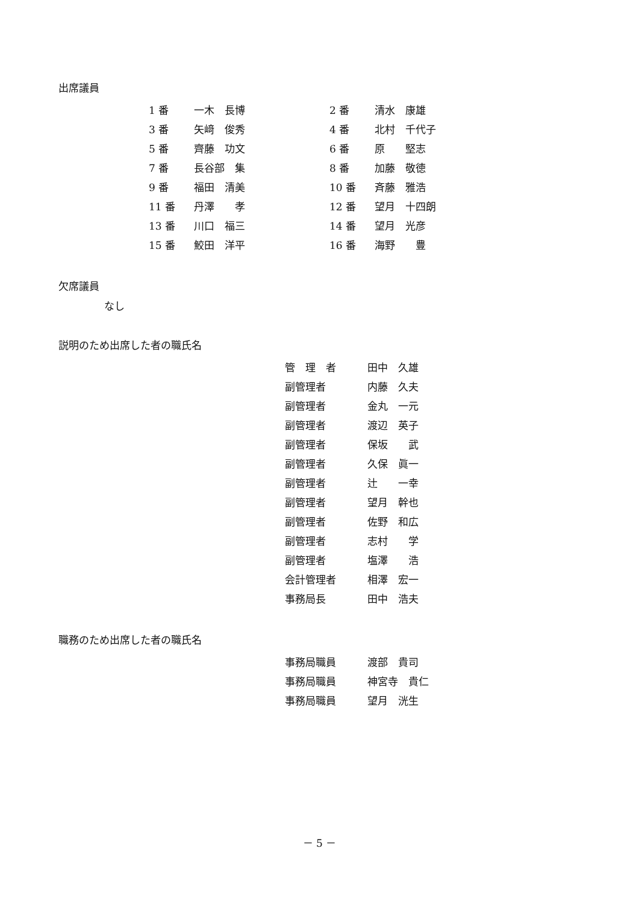出席議員
| 1 番 | 一木 長博 | 2 番 | 清水 康雄 |
| 3 番 | 矢﨑 俊秀 | 4 番 | 北村 千代子 |
| 5 番 | 齊藤 功文 | 6 番 | 原 堅志 |
| 7 番 | 長谷部 集 | 8 番 | 加藤 敬徳 |
| 9 番 | 福田 清美 | 10 番 | 斉藤 雅浩 |
| 11 番 | 丹澤 孝 | 12 番 | 望月 十四朗 |
| 13 番 | 川口 福三 | 14 番 | 望月 光彦 |
| 15 番 | 鮫田 洋平 | 16 番 | 海野 豊 |
欠席議員
なし
説明のため出席した者の職氏名
| 管 理 者 | 田中 久雄 |
| 副管理者 | 内藤 久夫 |
| 副管理者 | 金丸 一元 |
| 副管理者 | 渡辺 英子 |
| 副管理者 | 保坂 武 |
| 副管理者 | 久保 眞一 |
| 副管理者 | 辻 一幸 |
| 副管理者 | 望月 幹也 |
| 副管理者 | 佐野 和広 |
| 副管理者 | 志村 学 |
| 副管理者 | 塩澤 浩 |
| 会計管理者 | 相澤 宏一 |
| 事務局長 | 田中 浩夫 |
職務のため出席した者の職氏名
| 事務局職員 | 渡部 貴司 |
| 事務局職員 | 神宮寺 貴仁 |
| 事務局職員 | 望月 洸生 |
－ 5 －